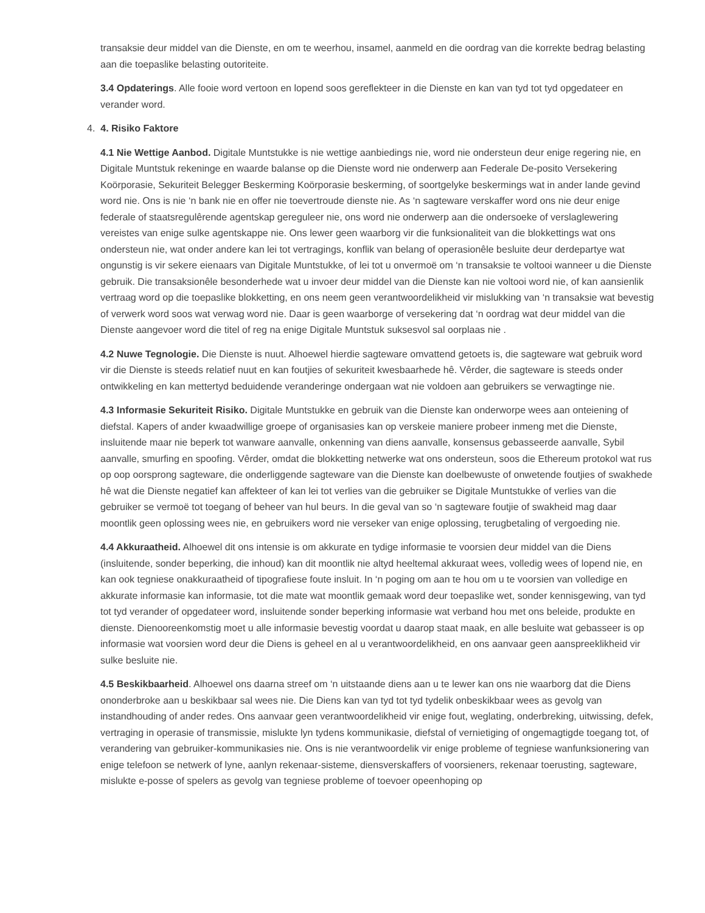transaksie deur middel van die Dienste, en om te weerhou, insamel, aanmeld en die oordrag van die korrekte bedrag belasting aan die toepaslike belasting outoriteite.
3.4 Opdaterings. Alle fooie word vertoon en lopend soos gereflekteer in die Dienste en kan van tyd tot tyd opgedateer en verander word.
4. 4. Risiko Faktore
4.1 Nie Wettige Aanbod. Digitale Muntstukke is nie wettige aanbiedings nie, word nie ondersteun deur enige regering nie, en Digitale Muntstuk rekeninge en waarde balanse op die Dienste word nie onderwerp aan Federale De-posito Versekering Koörporasie, Sekuriteit Belegger Beskerming Koörporasie beskerming, of soortgelyke beskermings wat in ander lande gevind word nie. Ons is nie ‘n bank nie en offer nie toevertroude dienste nie. As ‘n sagteware verskaffer word ons nie deur enige federale of staatsregulêrende agentskap gereguleer nie, ons word nie onderwerp aan die ondersoeke of verslaglewering vereistes van enige sulke agentskappe nie. Ons lewer geen waarborg vir die funksionaliteit van die blokkettings wat ons ondersteun nie, wat onder andere kan lei tot vertragings, konflik van belang of operasionêle besluite deur derdepartye wat ongunstig is vir sekere eienaars van Digitale Muntstukke, of lei tot u onvermoë om ‘n transaksie te voltooi wanneer u die Dienste gebruik. Die transaksionêle besonderhede wat u invoer deur middel van die Dienste kan nie voltooi word nie, of kan aansienlik vertraag word op die toepaslike blokketting, en ons neem geen verantwoordelikheid vir mislukking van ‘n transaksie wat bevestig of verwerk word soos wat verwag word nie. Daar is geen waarborge of versekering dat ‘n oordrag wat deur middel van die Dienste aangevoer word die titel of reg na enige Digitale Muntstuk suksesvol sal oorplaas nie .
4.2 Nuwe Tegnologie. Die Dienste is nuut. Alhoewel hierdie sagteware omvattend getoets is, die sagteware wat gebruik word vir die Dienste is steeds relatief nuut en kan foutjies of sekuriteit kwesbaarhede hê. Vêrder, die sagteware is steeds onder ontwikkeling en kan mettertyd beduidende veranderinge ondergaan wat nie voldoen aan gebruikers se verwagtinge nie.
4.3 Informasie Sekuriteit Risiko. Digitale Muntstukke en gebruik van die Dienste kan onderworpe wees aan onteiening of diefstal. Kapers of ander kwaadwillige groepe of organisasies kan op verskeie maniere probeer inmeng met die Dienste, insluitende maar nie beperk tot wanware aanvalle, onkenning van diens aanvalle, konsensus gebasseerde aanvalle, Sybil aanvalle, smurfing en spoofing. Vêrder, omdat die blokketting netwerke wat ons ondersteun, soos die Ethereum protokol wat rus op oop oorsprong sagteware, die onderliggende sagteware van die Dienste kan doelbewuste of onwetende foutjies of swakhede hê wat die Dienste negatief kan affekteer of kan lei tot verlies van die gebruiker se Digitale Muntstukke of verlies van die gebruiker se vermoë tot toegang of beheer van hul beurs. In die geval van so ‘n sagteware foutjie of swakheid mag daar moontlik geen oplossing wees nie, en gebruikers word nie verseker van enige oplossing, terugbetaling of vergoeding nie.
4.4 Akkuraatheid. Alhoewel dit ons intensie is om akkurate en tydige informasie te voorsien deur middel van die Diens (insluitende, sonder beperking, die inhoud) kan dit moontlik nie altyd heeltemal akkuraat wees, volledig wees of lopend nie, en kan ook tegniese onakkuraatheid of tipografiese foute insluit. In ‘n poging om aan te hou om u te voorsien van volledige en akkurate informasie kan informasie, tot die mate wat moontlik gemaak word deur toepaslike wet, sonder kennisgewing, van tyd tot tyd verander of opgedateer word, insluitende sonder beperking informasie wat verband hou met ons beleide, produkte en dienste. Dienooreenkomstig moet u alle informasie bevestig voordat u daarop staat maak, en alle besluite wat gebasseer is op informasie wat voorsien word deur die Diens is geheel en al u verantwoordelikheid, en ons aanvaar geen aanspreeklikheid vir sulke besluite nie.
4.5 Beskikbaarheid. Alhoewel ons daarna streef om ‘n uitstaande diens aan u te lewer kan ons nie waarborg dat die Diens ononderbroke aan u beskikbaar sal wees nie. Die Diens kan van tyd tot tyd tydelik onbeskikbaar wees as gevolg van instandhouding of ander redes. Ons aanvaar geen verantwoordelikheid vir enige fout, weglating, onderbreking, uitwissing, defek, vertraging in operasie of transmissie, mislukte lyn tydens kommunikasie, diefstal of vernietiging of ongemagtigde toegang tot, of verandering van gebruiker-kommunikasies nie. Ons is nie verantwoordelik vir enige probleme of tegniese wanfunksionering van enige telefoon se netwerk of lyne, aanlyn rekenaar-sisteme, diensverskaffers of voorsieners, rekenaar toerusting, sagteware, mislukte e-posse of spelers as gevolg van tegniese probleme of toevoer opeenhoping op